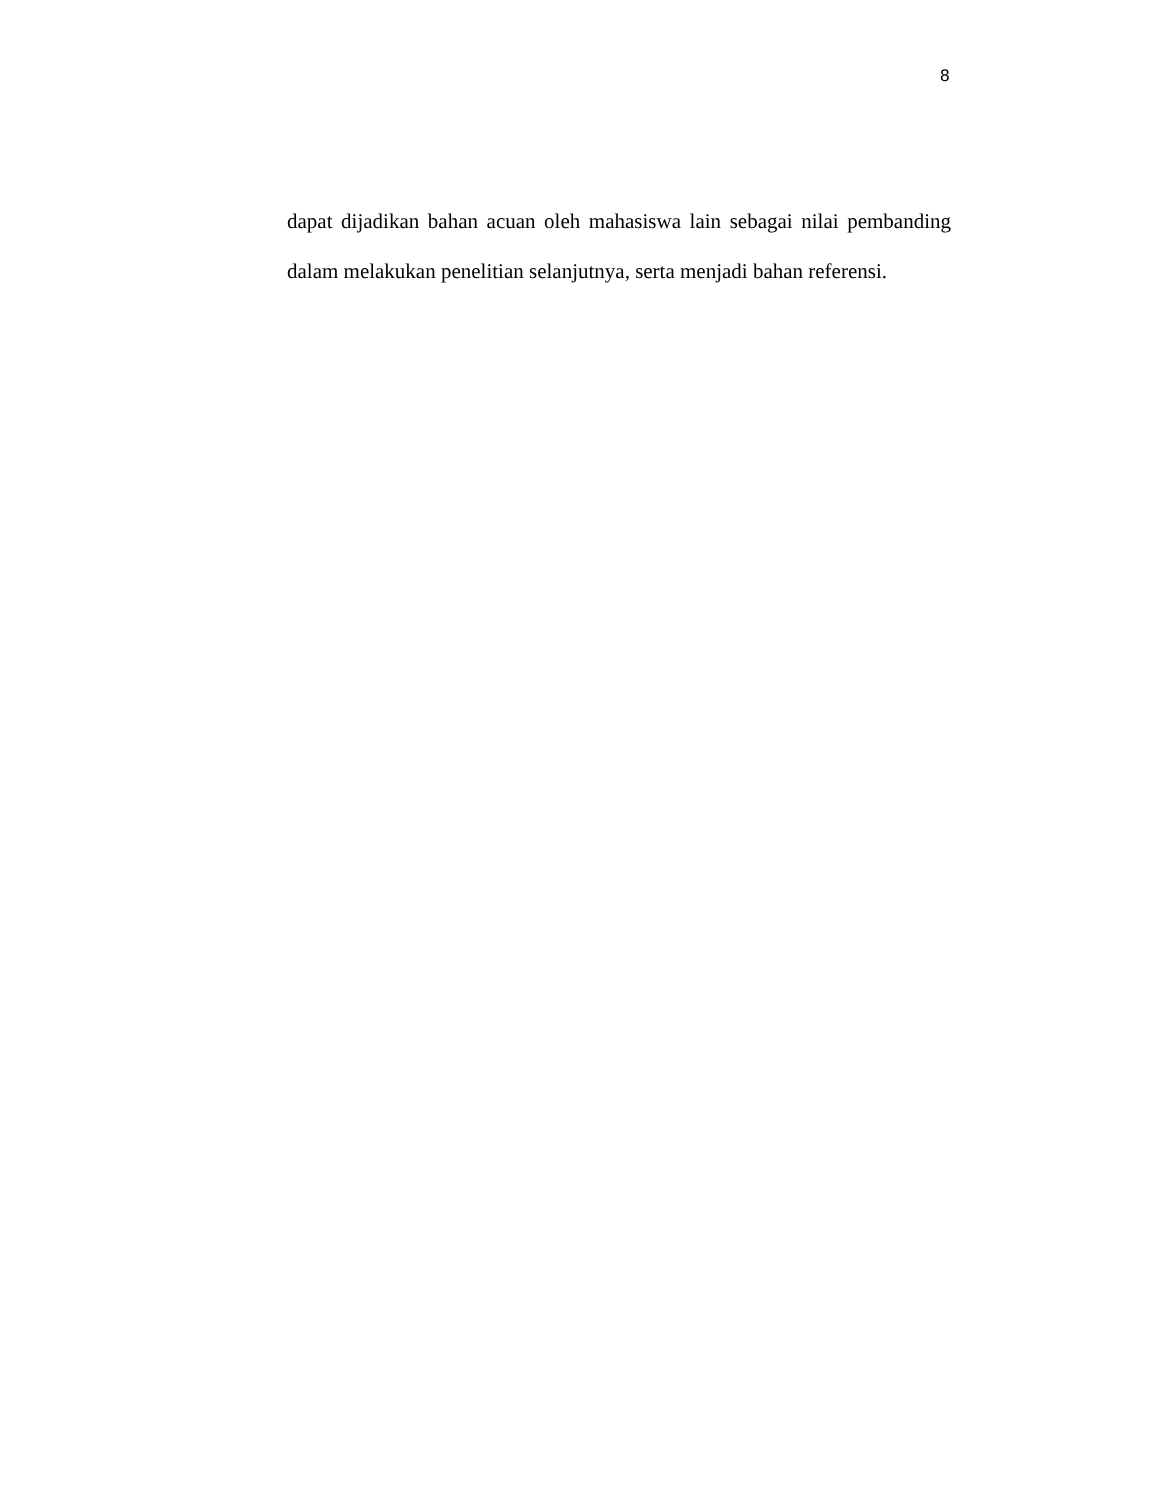8
dapat dijadikan bahan acuan oleh mahasiswa lain sebagai nilai pembanding dalam melakukan penelitian selanjutnya, serta menjadi bahan referensi.